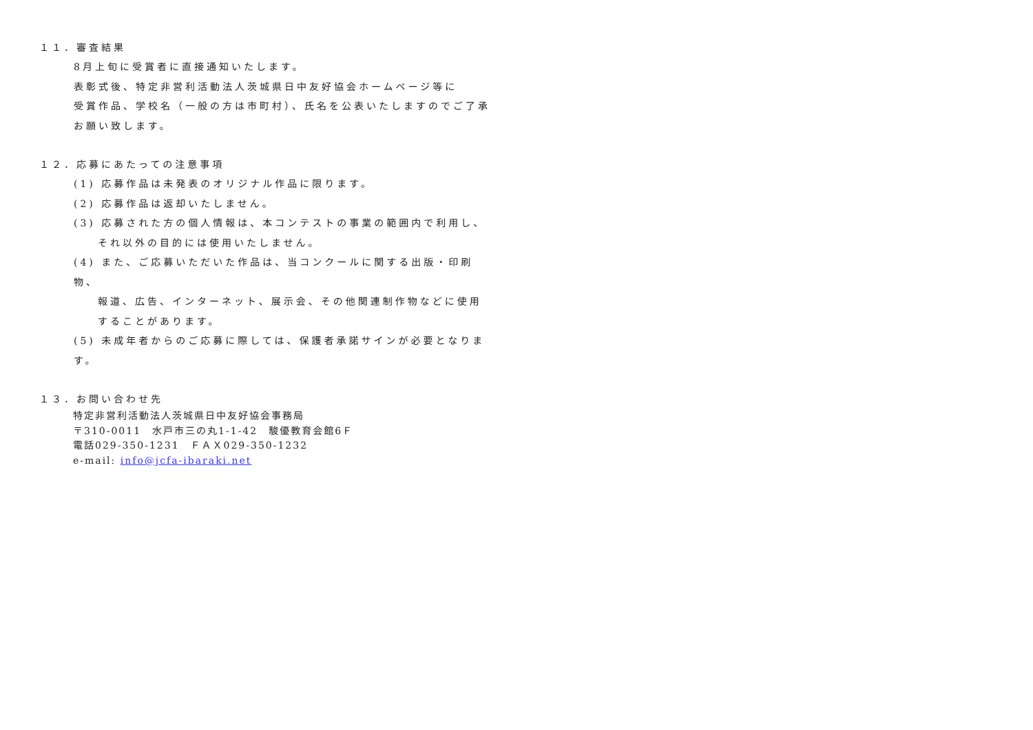１１．審査結果
8月上旬に受賞者に直接通知いたします。
表彰式後、特定非営利活動法人茨城県日中友好協会ホームページ等に
受賞作品、学校名（一般の方は市町村）、氏名を公表いたしますのでご了承
お願い致します。
１２．応募にあたっての注意事項
(1) 応募作品は未発表のオリジナル作品に限ります。
(2) 応募作品は返却いたしません。
(3) 応募された方の個人情報は、本コンテストの事業の範囲内で利用し、
それ以外の目的には使用いたしません。
(4) また、ご応募いただいた作品は、当コンクールに関する出版・印刷物、
報道、広告、インターネット、展示会、その他関連制作物などに使用
することがあります。
(5) 未成年者からのご応募に際しては、保護者承諾サインが必要となります。
１３．お問い合わせ先
特定非営利活動法人茨城県日中友好協会事務局
〒310-0011　水戸市三の丸1-1-42　駿優教育会館6Ｆ
電話029-350-1231　ＦＡＸ029-350-1232
e-mail: info@jcfa-ibaraki.net